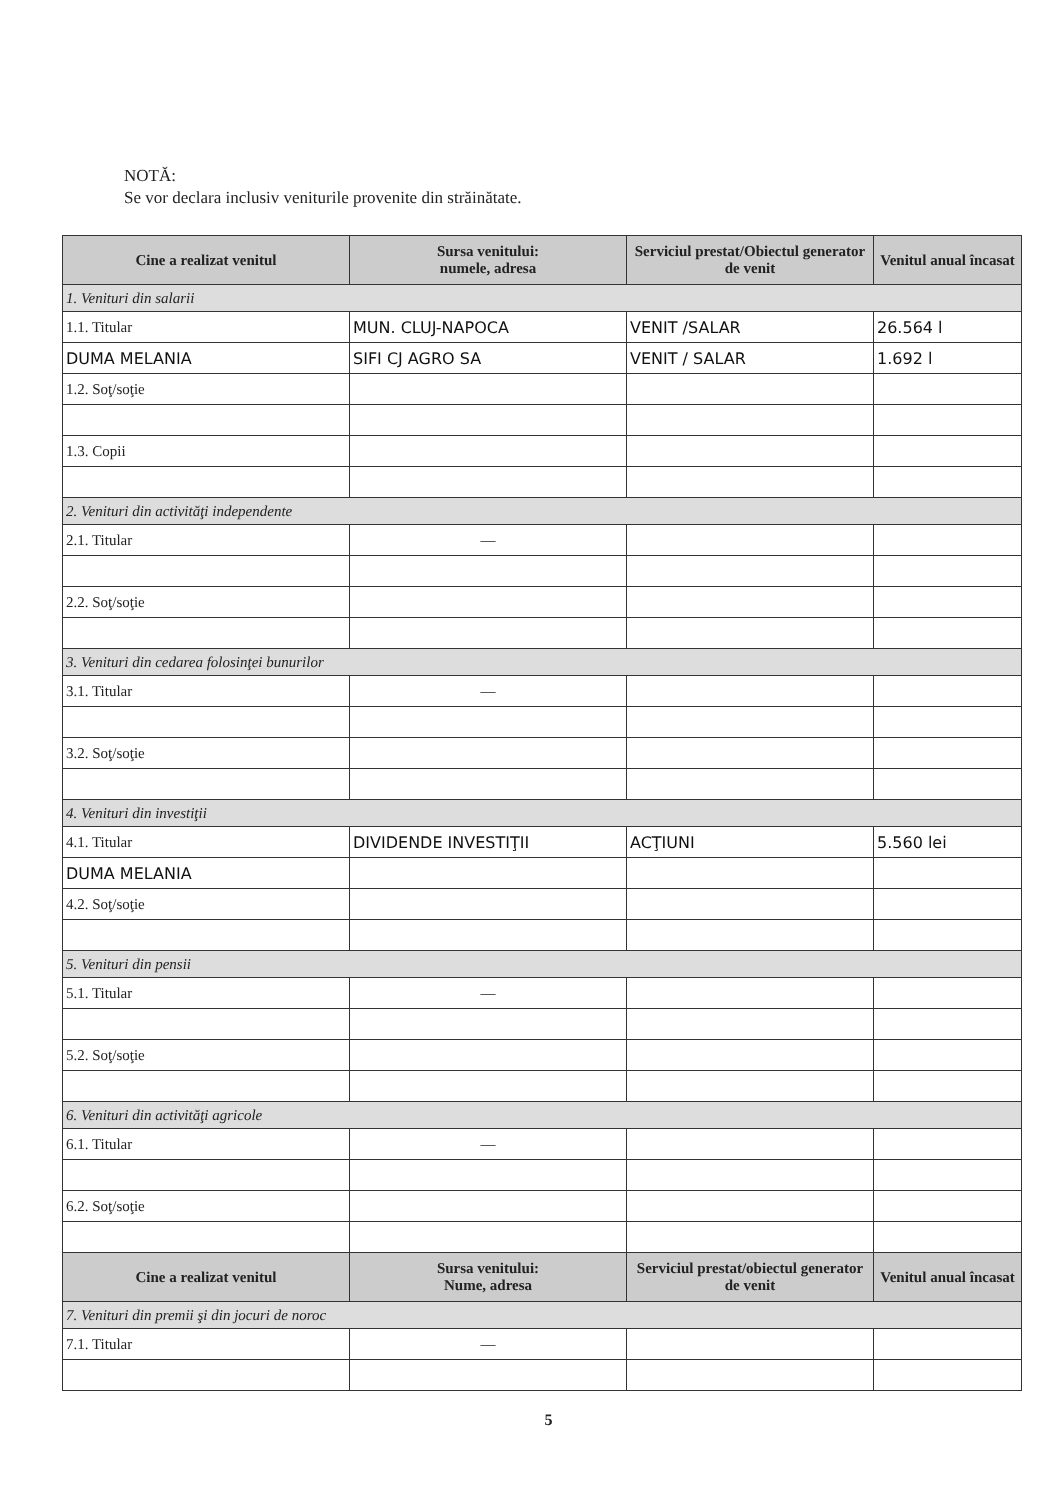NOTĂ:
Se vor declara inclusiv veniturile provenite din străinătate.
| Cine a realizat venitul | Sursa venitului: numele, adresa | Serviciul prestat/Obiectul generator de venit | Venitul anual încasat |
| --- | --- | --- | --- |
| 1. Venituri din salarii | | | |
| 1.1. Titular | MUN. CLUJ-NAPOCA | VENIT /SALAR | 26.564 l |
| DUMA MELANIA | SIFI CJ AGRO SA | VENIT / SALAR | 1.692 l |
| 1.2. Soţ/soţie | | | |
| 1.3. Copii | | | |
| 2. Venituri din activităţi independente | | | |
| 2.1. Titular | — | | |
| 2.2. Soţ/soţie | | | |
| 3. Venituri din cedarea folosinţei bunurilor | | | |
| 3.1. Titular | — | | |
| 3.2. Soţ/soţie | | | |
| 4. Venituri din investiţii | | | |
| 4.1. Titular | DIVIDENDE INVESTIŢII | ACŢIUNI | 5.560 lei |
| DUMA MELANIA | | | |
| 4.2. Soţ/soţie | | | |
| 5. Venituri din pensii | | | |
| 5.1. Titular | — | | |
| 5.2. Soţ/soţie | | | |
| 6. Venituri din activităţi agricole | | | |
| 6.1. Titular | — | | |
| 6.2. Soţ/soţie | | | |
| Cine a realizat venitul | Sursa venitului: Nume, adresa | Serviciul prestat/obiectul generator de venit | Venitul anual încasat |
| 7. Venituri din premii şi din jocuri de noroc | | | |
| 7.1. Titular | — | | |
5